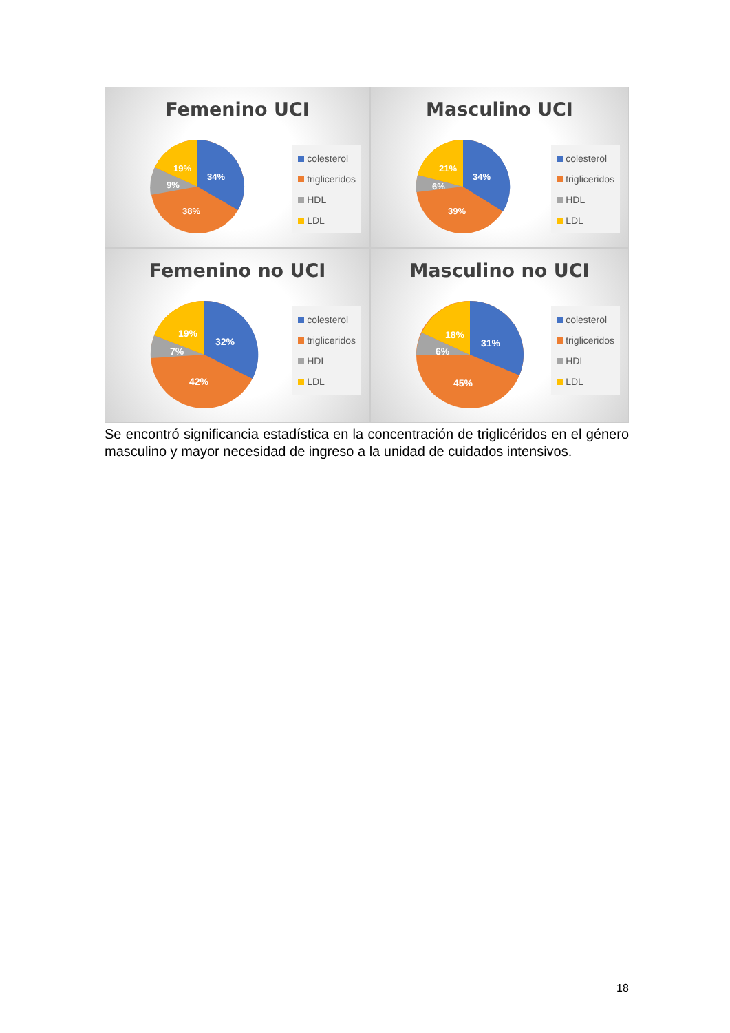Femenino UCI
19%
34%
9%
38%
colesterol
trigliceridos
HDL
LDL
Masculino UCI
21%
34%
6%
39%
colesterol
trigliceridos
HDL
LDL
Femenino no UCI
19%
32%
7%
42%
colesterol
trigliceridos
HDL
LDL
Masculino no UCI
18%
31%
6%
45%
colesterol
trigliceridos
HDL
LDL
Se encontró significancia estadística en la concentración de triglicéridos en el género masculino y mayor necesidad de ingreso a la unidad de cuidados intensivos.
18